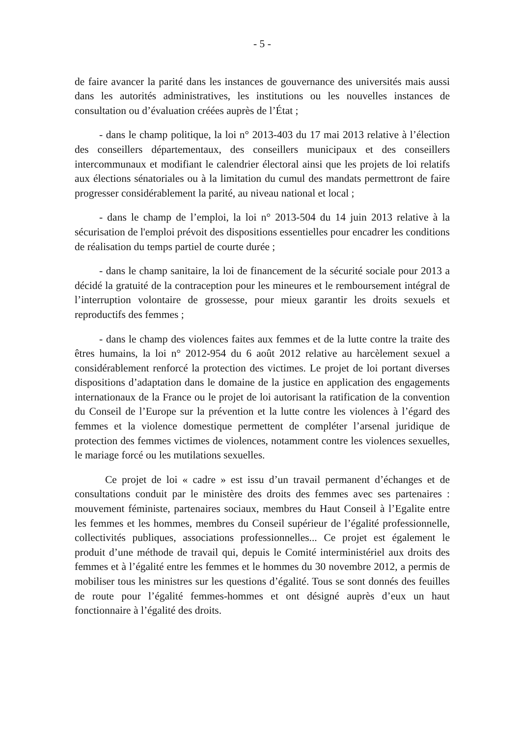- 5 -
de faire avancer la parité dans les instances de gouvernance des universités mais aussi dans les autorités administratives, les institutions ou les nouvelles instances de consultation ou d’évaluation créées auprès de l’État ;
- dans le champ politique, la loi n° 2013-403 du 17 mai 2013 relative à l’élection des conseillers départementaux, des conseillers municipaux et des conseillers intercommunaux et modifiant le calendrier électoral ainsi que les projets de loi relatifs aux élections sénatoriales ou à la limitation du cumul des mandats permettront de faire progresser considérablement la parité, au niveau national et local ;
- dans le champ de l’emploi, la loi n° 2013-504 du 14 juin 2013 relative à la sécurisation de l'emploi prévoit des dispositions essentielles pour encadrer les conditions de réalisation du temps partiel de courte durée ;
- dans le champ sanitaire, la loi de financement de la sécurité sociale pour 2013 a décidé la gratuité de la contraception pour les mineures et le remboursement intégral de l’interruption volontaire de grossesse, pour mieux garantir les droits sexuels et reproductifs des femmes ;
- dans le champ des violences faites aux femmes et de la lutte contre la traite des êtres humains, la loi n° 2012-954 du 6 août 2012 relative au harcèlement sexuel a considérablement renforcé la protection des victimes. Le projet de loi portant diverses dispositions d’adaptation dans le domaine de la justice en application des engagements internationaux de la France ou le projet de loi autorisant la ratification de la convention du Conseil de l’Europe sur la prévention et la lutte contre les violences à l’égard des femmes et la violence domestique permettent de compléter l’arsenal juridique de protection des femmes victimes de violences, notamment contre les violences sexuelles, le mariage forcé ou les mutilations sexuelles.
Ce projet de loi « cadre » est issu d’un travail permanent d’échanges et de consultations conduit par le ministère des droits des femmes avec ses partenaires : mouvement féministe, partenaires sociaux, membres du Haut Conseil à l’Egalite entre les femmes et les hommes, membres du Conseil supérieur de l’égalité professionnelle, collectivités publiques, associations professionnelles... Ce projet est également le produit d’une méthode de travail qui, depuis le Comité interministériel aux droits des femmes et à l’égalité entre les femmes et le hommes du 30 novembre 2012, a permis de mobiliser tous les ministres sur les questions d’égalité. Tous se sont donnés des feuilles de route pour l’égalité femmes-hommes et ont désigné auprès d’eux un haut fonctionnaire à l’égalité des droits.